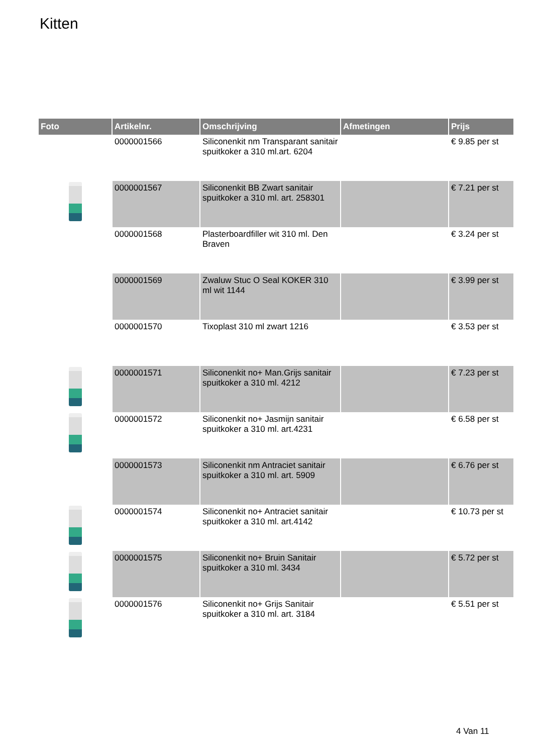Kitten
| Foto | Artikelnr. | Omschrijving | Afmetingen | Prijs |
| --- | --- | --- | --- | --- |
| | 0000001566 | Siliconenkit nm Transparant sanitair spuitkoker a 310 ml.art. 6204 | | € 9.85 per st |
| | 0000001567 | Siliconenkit BB Zwart sanitair spuitkoker a 310 ml. art. 258301 | | € 7.21 per st |
| | 0000001568 | Plasterboardfiller wit 310 ml. Den Braven | | € 3.24 per st |
| | 0000001569 | Zwaluw Stuc O Seal KOKER 310 ml wit 1144 | | € 3.99 per st |
| | 0000001570 | Tixoplast 310 ml zwart 1216 | | € 3.53 per st |
| | 0000001571 | Siliconenkit no+ Man.Grijs sanitair spuitkoker a 310 ml. 4212 | | € 7.23 per st |
| | 0000001572 | Siliconenkit no+ Jasmijn sanitair spuitkoker a 310 ml. art.4231 | | € 6.58 per st |
| | 0000001573 | Siliconenkit nm Antraciet sanitair spuitkoker a 310 ml. art. 5909 | | € 6.76 per st |
| | 0000001574 | Siliconenkit no+ Antraciet sanitair spuitkoker a 310 ml. art.4142 | | € 10.73 per st |
| | 0000001575 | Siliconenkit no+ Bruin Sanitair spuitkoker a 310 ml. 3434 | | € 5.72 per st |
| | 0000001576 | Siliconenkit no+ Grijs Sanitair spuitkoker a 310 ml. art. 3184 | | € 5.51 per st |
4 Van 11